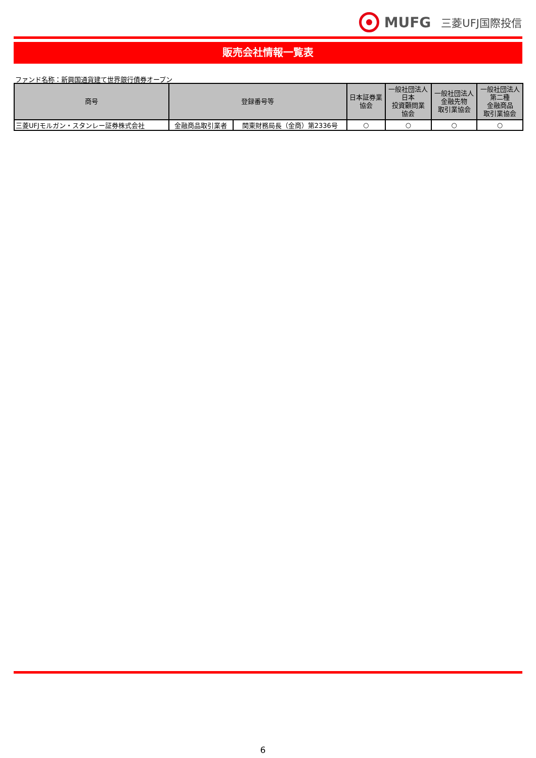MUFG 三菱UFJ国際投信
販売会社情報一覧表
ファンド名称：新興国通貨建て世界銀行債券オープン
| 商号 | 登録番号等 | | 日本証券業 協会 | 一般社団法人 日本 投資顧問業 協会 | 一般社団法人 金融先物 取引業協会 | 一般社団法人 第二種 金融商品 取引業協会 |
| --- | --- | --- | --- | --- | --- | --- |
| 三菱UFJモルガン・スタンレー証券株式会社 | 金融商品取引業者 | 関東財務局長（金商）第2336号 | ○ | ○ | ○ | ○ |
6